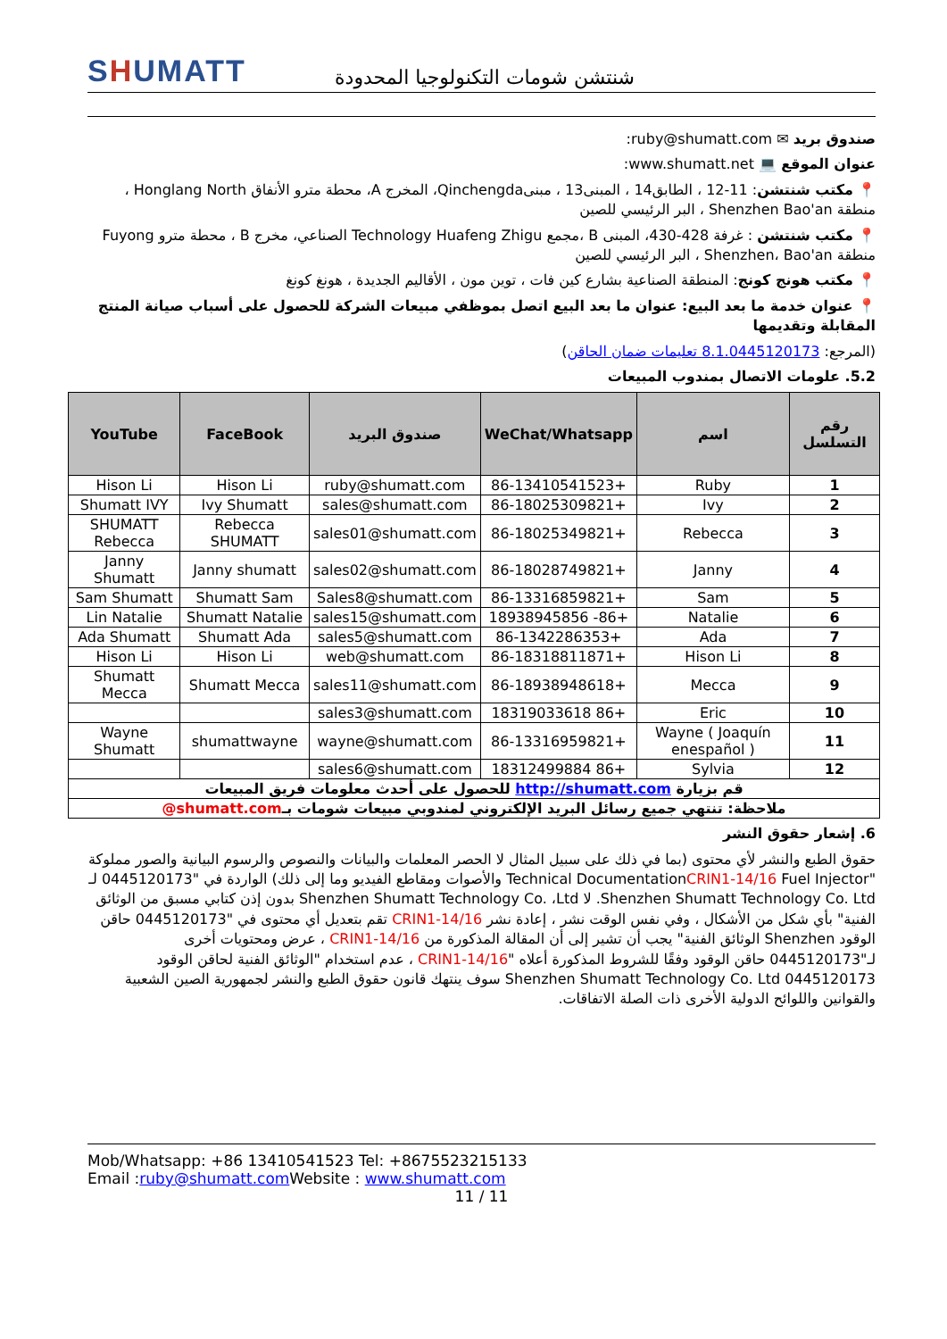SHUMATT
شنتشن شومات التكنولوجيا المحدودة
صندوق بريد ✉ ruby@shumatt.com:
عنوان الموقع 💻 www.shumatt.net:
📍 مكتب شنتشن: 11-12 ، الطابق14 ، المبنى13 ، مبنىQinchengda، المخرج A، محطة مترو الأنفاق Honglang North ، منطقة Shenzhen Bao'an ، البر الرئيسي للصين
📍 مكتب شنتشن : غرفة 428-430، المبنى B ،مجمع Technology Huafeng Zhigu الصناعي، مخرج B ، محطة مترو Fuyong منطقة Shenzhen، Bao'an ، البر الرئيسي للصين
📍 مكتب هونج كونج: المنطقة الصناعية بشارع كين فات ، توين مون ، الأقاليم الجديدة ، هونغ كونغ
📍 عنوان خدمة ما بعد البيع: عنوان ما بعد البيع اتصل بموظفي مبيعات الشركة للحصول على أسباب صيانة المنتج المقابلة وتقديمها
(المرجع: 8.1.0445120173 تعليمات ضمان الحاقن)
5.2. علومات الاتصال بمندوب المبيعات
| رقم التسلسل | اسم | WeChat/Whatsapp | صندوق البريد | FaceBook | YouTube |
| --- | --- | --- | --- | --- | --- |
| 1 | Ruby | +86-13410541523 | ruby@shumatt.com | Hison Li | Hison Li |
| 2 | Ivy | +86-18025309821 | sales@shumatt.com | Ivy Shumatt | Shumatt IVY |
| 3 | Rebecca | +86-18025349821 | sales01@shumatt.com | Rebecca SHUMATT | SHUMATT Rebecca |
| 4 | Janny | +86-18028749821 | sales02@shumatt.com | Janny shumatt | Janny Shumatt |
| 5 | Sam | +86-13316859821 | Sales8@shumatt.com | Shumatt Sam | Sam Shumatt |
| 6 | Natalie | +86- 18938945856 | sales15@shumatt.com | Shumatt Natalie | Lin Natalie |
| 7 | Ada | +86-1342286353 | sales5@shumatt.com | Shumatt Ada | Ada Shumatt |
| 8 | Hison Li | +86-18318811871 | web@shumatt.com | Hison Li | Hison Li |
| 9 | Mecca | +86-18938948618 | sales11@shumatt.com | Shumatt Mecca | Shumatt Mecca |
| 10 | Eric | +86 18319033618 | sales3@shumatt.com | | |
| 11 | Wayne ( Joaquín enespañol ) | +86-13316959821 | wayne@shumatt.com | shumattwayne | Wayne Shumatt |
| 12 | Sylvia | +86 18312499884 | sales6@shumatt.com | | |
| قم بزيارة http://shumatt.com للحصول على أحدث معلومات فريق المبيعات | | | | | |
| ملاحظة: تنتهي جميع رسائل البريد الإلكتروني لمندوبي مبيعات شومات بـ shumatt.com@ | | | | | |
6. إشعار حقوق النشر
حقوق الطبع والنشر لأي محتوى (بما في ذلك على سبيل المثال لا الحصر المعلمات والبيانات والنصوص والرسوم البيانية والصور مملوكة "Technical DocumentationCRIN1-14/16 Fuel Injector والأصوات ومقاطع الفيديو وما إلى ذلك) الواردة في "0445120173 لـ Shenzhen Shumatt Technology Co. Ltd. لا Shenzhen Shumatt Technology Co. ،Ltd بدون إذن كتابي مسبق من الوثائق الفنية" بأي شكل من الأشكال ، وفي نفس الوقت نشر ، إعادة نشر CRIN1-14/16 تقم بتعديل أي محتوى في "0445120173 حاقن الوقود Shenzhen الوثائق الفنية" يجب أن تشير إلى أن المقالة المذكورة من CRIN1-14/16 ، عرض ومحتويات أخرى لـ"0445120173 حاقن الوقود وفقًا للشروط المذكورة أعلاه "CRIN1-14/16 ، عدم استخدام "الوثائق الفنية لحاقن الوقود 0445120173 Shenzhen Shumatt Technology Co. Ltd سوف ينتهك قانون حقوق الطبع والنشر لجمهورية الصين الشعبية والقوانين واللوائح الدولية الأخرى ذات الصلة الاتفاقات.
Mob/Whatsapp: +86 13410541523 Tel: +8675523215133
Email :ruby@shumatt.com Website : www.shumatt.com
11 / 11